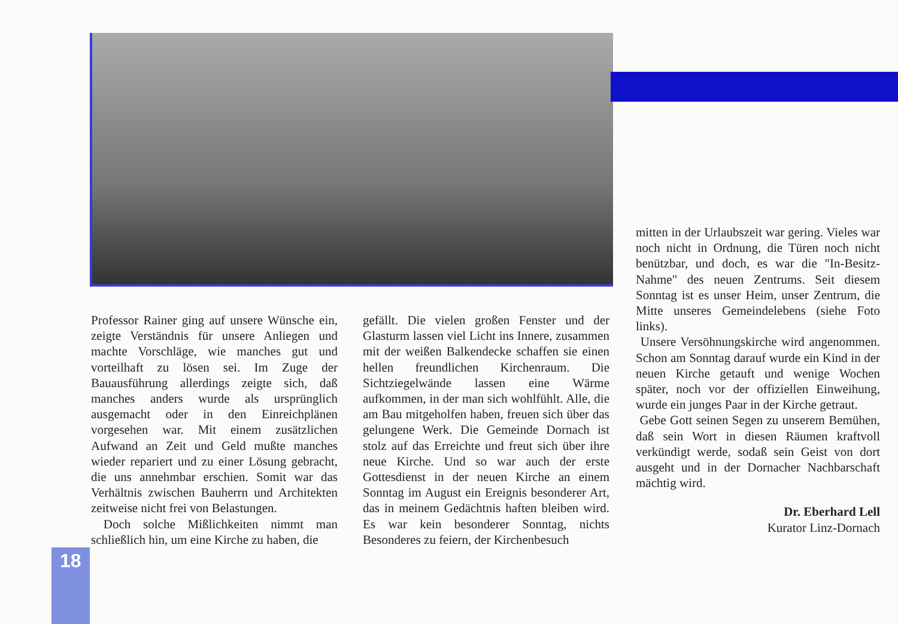Professor Rainer ging auf unsere Wünsche ein, zeigte Verständnis für unsere Anliegen und machte Vorschläge, wie manches gut und vorteilhaft zu lösen sei. Im Zuge der Bauausführung allerdings zeigte sich, daß manches anders wurde als ursprünglich ausgemacht oder in den Einreichplänen vorgesehen war. Mit einem zusätzlichen Aufwand an Zeit und Geld mußte manches wieder repariert und zu einer Lösung gebracht, die uns annehmbar erschien. Somit war das Verhältnis zwischen Bauherrn und Architekten zeitweise nicht frei von Belastungen.
Doch solche Mißlichkeiten nimmt man schließlich hin, um eine Kirche zu haben, die
gefällt. Die vielen großen Fenster und der Glasturm lassen viel Licht ins Innere, zusammen mit der weißen Balkendecke schaffen sie einen hellen freundlichen Kirchenraum. Die Sichtziegelwände lassen eine Wärme aufkommen, in der man sich wohlfühlt. Alle, die am Bau mitgeholfen haben, freuen sich über das gelungene Werk. Die Gemeinde Dornach ist stolz auf das Erreichte und freut sich über ihre neue Kirche. Und so war auch der erste Gottesdienst in der neuen Kirche an einem Sonntag im August ein Ereignis besonderer Art, das in meinem Gedächtnis haften bleiben wird. Es war kein besonderer Sonntag, nichts Besonderes zu feiern, der Kirchenbesuch
mitten in der Urlaubszeit war gering. Vieles war noch nicht in Ordnung, die Türen noch nicht benützbar, und doch, es war die "In-Besitz-Nahme" des neuen Zentrums. Seit diesem Sonntag ist es unser Heim, unser Zentrum, die Mitte unseres Gemeindelebens (siehe Foto links).
Unsere Versöhnungskirche wird angenommen. Schon am Sonntag darauf wurde ein Kind in der neuen Kirche getauft und wenige Wochen später, noch vor der offiziellen Einweihung, wurde ein junges Paar in der Kirche getraut.
Gebe Gott seinen Segen zu unserem Bemühen, daß sein Wort in diesen Räumen kraftvoll verkündigt werde, sodaß sein Geist von dort ausgeht und in der Dornacher Nachbarschaft mächtig wird.
Dr. Eberhard Lell
Kurator Linz-Dornach
18